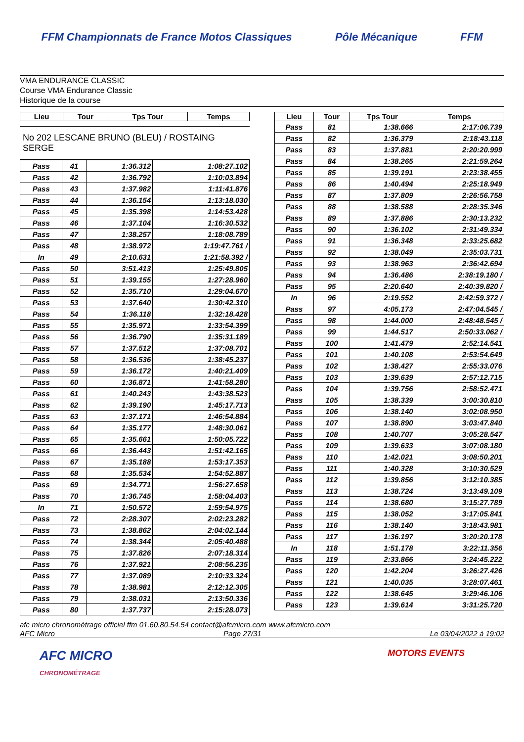FFM Championnats de France Motos Classiques
Pôle Mécanique FFM
VMA ENDURANCE CLASSIC
Course VMA Endurance Classic
Historique de la course
| Lieu | Tour | Tps Tour | Temps |
| --- | --- | --- | --- |
No 202 LESCANE BRUNO (BLEU) / ROSTAING SERGE
| Pass | 41 | 1:36.312 | 1:08:27.102 |
| Pass | 42 | 1:36.792 | 1:10:03.894 |
| Pass | 43 | 1:37.982 | 1:11:41.876 |
| Pass | 44 | 1:36.154 | 1:13:18.030 |
| Pass | 45 | 1:35.398 | 1:14:53.428 |
| Pass | 46 | 1:37.104 | 1:16:30.532 |
| Pass | 47 | 1:38.257 | 1:18:08.789 |
| Pass | 48 | 1:38.972 | 1:19:47.761 / |
| In | 49 | 2:10.631 | 1:21:58.392 / |
| Pass | 50 | 3:51.413 | 1:25:49.805 |
| Pass | 51 | 1:39.155 | 1:27:28.960 |
| Pass | 52 | 1:35.710 | 1:29:04.670 |
| Pass | 53 | 1:37.640 | 1:30:42.310 |
| Pass | 54 | 1:36.118 | 1:32:18.428 |
| Pass | 55 | 1:35.971 | 1:33:54.399 |
| Pass | 56 | 1:36.790 | 1:35:31.189 |
| Pass | 57 | 1:37.512 | 1:37:08.701 |
| Pass | 58 | 1:36.536 | 1:38:45.237 |
| Pass | 59 | 1:36.172 | 1:40:21.409 |
| Pass | 60 | 1:36.871 | 1:41:58.280 |
| Pass | 61 | 1:40.243 | 1:43:38.523 |
| Pass | 62 | 1:39.190 | 1:45:17.713 |
| Pass | 63 | 1:37.171 | 1:46:54.884 |
| Pass | 64 | 1:35.177 | 1:48:30.061 |
| Pass | 65 | 1:35.661 | 1:50:05.722 |
| Pass | 66 | 1:36.443 | 1:51:42.165 |
| Pass | 67 | 1:35.188 | 1:53:17.353 |
| Pass | 68 | 1:35.534 | 1:54:52.887 |
| Pass | 69 | 1:34.771 | 1:56:27.658 |
| Pass | 70 | 1:36.745 | 1:58:04.403 |
| In | 71 | 1:50.572 | 1:59:54.975 |
| Pass | 72 | 2:28.307 | 2:02:23.282 |
| Pass | 73 | 1:38.862 | 2:04:02.144 |
| Pass | 74 | 1:38.344 | 2:05:40.488 |
| Pass | 75 | 1:37.826 | 2:07:18.314 |
| Pass | 76 | 1:37.921 | 2:08:56.235 |
| Pass | 77 | 1:37.089 | 2:10:33.324 |
| Pass | 78 | 1:38.981 | 2:12:12.305 |
| Pass | 79 | 1:38.031 | 2:13:50.336 |
| Pass | 80 | 1:37.737 | 2:15:28.073 |
| Lieu | Tour | Tps Tour | Temps |
| --- | --- | --- | --- |
| Pass | 81 | 1:38.666 | 2:17:06.739 |
| Pass | 82 | 1:36.379 | 2:18:43.118 |
| Pass | 83 | 1:37.881 | 2:20:20.999 |
| Pass | 84 | 1:38.265 | 2:21:59.264 |
| Pass | 85 | 1:39.191 | 2:23:38.455 |
| Pass | 86 | 1:40.494 | 2:25:18.949 |
| Pass | 87 | 1:37.809 | 2:26:56.758 |
| Pass | 88 | 1:38.588 | 2:28:35.346 |
| Pass | 89 | 1:37.886 | 2:30:13.232 |
| Pass | 90 | 1:36.102 | 2:31:49.334 |
| Pass | 91 | 1:36.348 | 2:33:25.682 |
| Pass | 92 | 1:38.049 | 2:35:03.731 |
| Pass | 93 | 1:38.963 | 2:36:42.694 |
| Pass | 94 | 1:36.486 | 2:38:19.180 / |
| Pass | 95 | 2:20.640 | 2:40:39.820 / |
| In | 96 | 2:19.552 | 2:42:59.372 / |
| Pass | 97 | 4:05.173 | 2:47:04.545 / |
| Pass | 98 | 1:44.000 | 2:48:48.545 / |
| Pass | 99 | 1:44.517 | 2:50:33.062 / |
| Pass | 100 | 1:41.479 | 2:52:14.541 |
| Pass | 101 | 1:40.108 | 2:53:54.649 |
| Pass | 102 | 1:38.427 | 2:55:33.076 |
| Pass | 103 | 1:39.639 | 2:57:12.715 |
| Pass | 104 | 1:39.756 | 2:58:52.471 |
| Pass | 105 | 1:38.339 | 3:00:30.810 |
| Pass | 106 | 1:38.140 | 3:02:08.950 |
| Pass | 107 | 1:38.890 | 3:03:47.840 |
| Pass | 108 | 1:40.707 | 3:05:28.547 |
| Pass | 109 | 1:39.633 | 3:07:08.180 |
| Pass | 110 | 1:42.021 | 3:08:50.201 |
| Pass | 111 | 1:40.328 | 3:10:30.529 |
| Pass | 112 | 1:39.856 | 3:12:10.385 |
| Pass | 113 | 1:38.724 | 3:13:49.109 |
| Pass | 114 | 1:38.680 | 3:15:27.789 |
| Pass | 115 | 1:38.052 | 3:17:05.841 |
| Pass | 116 | 1:38.140 | 3:18:43.981 |
| Pass | 117 | 1:36.197 | 3:20:20.178 |
| In | 118 | 1:51.178 | 3:22:11.356 |
| Pass | 119 | 2:33.866 | 3:24:45.222 |
| Pass | 120 | 1:42.204 | 3:26:27.426 |
| Pass | 121 | 1:40.035 | 3:28:07.461 |
| Pass | 122 | 1:38.645 | 3:29:46.106 |
| Pass | 123 | 1:39.614 | 3:31:25.720 |
afc micro chronométrage officiel ffm 01.60.80.54.54 contact@afcmicro.com www.afcmicro.com
AFC Micro Page 27/31 Le 03/04/2022 à 19:02
AFC MICRO
CHRONOMÉTRAGE MOTORS EVENTS